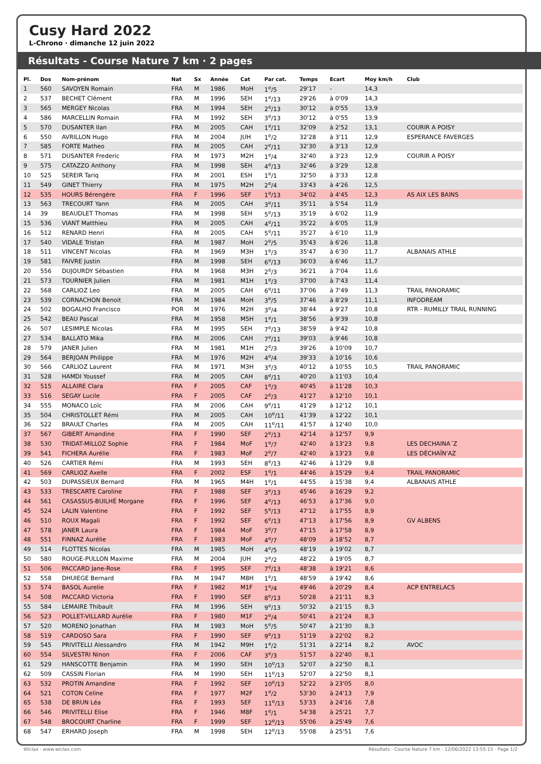Cusy Hard 2022
L-Chrono · dimanche 12 juin 2022
Résultats - Course Nature 7 km · 2 pages
| Pl. | Dos | Nom-prénom | Nat | Sx | Année | Cat | Par cat. | Temps | Ecart | Moy km/h | Club |
| --- | --- | --- | --- | --- | --- | --- | --- | --- | --- | --- | --- |
| 1 | 560 | SAVOYEN Romain | FRA | M | 1986 | MoH | 1<sup>e</sup>/5 | 29'17 | - | 14,3 | |
| 2 | 537 | BECHET Clément | FRA | M | 1996 | SEH | 1<sup>e</sup>/13 | 29'26 | à 0'09 | 14,3 | |
| 3 | 565 | MERGEY Nicolas | FRA | M | 1994 | SEH | 2<sup>e</sup>/13 | 30'12 | à 0'55 | 13,9 | |
| 4 | 586 | MARCELLIN Romain | FRA | M | 1992 | SEH | 3<sup>e</sup>/13 | 30'12 | à 0'55 | 13,9 | |
| 5 | 570 | DUSANTER Ilan | FRA | M | 2005 | CAH | 1<sup>e</sup>/11 | 32'09 | à 2'52 | 13,1 | COURIR A POISY |
| 6 | 550 | AVRILLON Hugo | FRA | M | 2004 | JUH | 1<sup>e</sup>/2 | 32'28 | à 3'11 | 12,9 | ESPERANCE FAVERGES |
| 7 | 585 | FORTE Matheo | FRA | M | 2005 | CAH | 2<sup>e</sup>/11 | 32'30 | à 3'13 | 12,9 | |
| 8 | 571 | DUSANTER Frederic | FRA | M | 1973 | M2H | 1<sup>e</sup>/4 | 32'40 | à 3'23 | 12,9 | COURIR A POISY |
| 9 | 575 | CATAZZO Anthony | FRA | M | 1998 | SEH | 4<sup>e</sup>/13 | 32'46 | à 3'29 | 12,8 | |
| 10 | 525 | SEREIR Tariq | FRA | M | 2001 | ESH | 1<sup>e</sup>/1 | 32'50 | à 3'33 | 12,8 | |
| 11 | 549 | GINET Thierry | FRA | M | 1975 | M2H | 2<sup>e</sup>/4 | 33'43 | à 4'26 | 12,5 | |
| 12 | 535 | HOURS Bérengère | FRA | F | 1996 | SEF | 1<sup>e</sup>/13 | 34'02 | à 4'45 | 12,3 | AS AIX LES BAINS |
| 13 | 563 | TRECOURT Yann | FRA | M | 2005 | CAH | 3<sup>e</sup>/11 | 35'11 | à 5'54 | 11,9 | |
| 14 | 39 | BEAUDLET Thomas | FRA | M | 1998 | SEH | 5<sup>e</sup>/13 | 35'19 | à 6'02 | 11,9 | |
| 15 | 536 | VIANT Matthieu | FRA | M | 2005 | CAH | 4<sup>e</sup>/11 | 35'22 | à 6'05 | 11,9 | |
| 16 | 512 | RENARD Henri | FRA | M | 2005 | CAH | 5<sup>e</sup>/11 | 35'27 | à 6'10 | 11,9 | |
| 17 | 540 | VIDALE Tristan | FRA | M | 1987 | MoH | 2<sup>e</sup>/5 | 35'43 | à 6'26 | 11,8 | |
| 18 | 511 | VINCENT Nicolas | FRA | M | 1969 | M3H | 1<sup>e</sup>/3 | 35'47 | à 6'30 | 11,7 | ALBANAIS ATHLE |
| 19 | 581 | FAIVRE Justin | FRA | M | 1998 | SEH | 6<sup>e</sup>/13 | 36'03 | à 6'46 | 11,7 | |
| 20 | 556 | DUJOURDY Sébastien | FRA | M | 1968 | M3H | 2<sup>e</sup>/3 | 36'21 | à 7'04 | 11,6 | |
| 21 | 573 | TOURNIER Julien | FRA | M | 1981 | M1H | 1<sup>e</sup>/3 | 37'00 | à 7'43 | 11,4 | |
| 22 | 568 | CARLIOZ Leo | FRA | M | 2005 | CAH | 6<sup>e</sup>/11 | 37'06 | à 7'49 | 11,3 | TRAIL PANORAMIC |
| 23 | 539 | CORNACHON Benoit | FRA | M | 1984 | MoH | 3<sup>e</sup>/5 | 37'46 | à 8'29 | 11,1 | INFODREAM |
| 24 | 502 | BOGALHO Francisco | POR | M | 1976 | M2H | 3<sup>e</sup>/4 | 38'44 | à 9'27 | 10,8 | RTR - RUMILLY TRAIL RUNNING |
| 25 | 542 | BEAU Pascal | FRA | M | 1958 | M5H | 1<sup>e</sup>/1 | 38'56 | à 9'39 | 10,8 | |
| 26 | 507 | LESIMPLE Nicolas | FRA | M | 1995 | SEH | 7<sup>e</sup>/13 | 38'59 | à 9'42 | 10,8 | |
| 27 | 534 | BALLATO Mika | FRA | M | 2006 | CAH | 7<sup>e</sup>/11 | 39'03 | à 9'46 | 10,8 | |
| 28 | 579 | JANER Julien | FRA | M | 1981 | M1H | 2<sup>e</sup>/3 | 39'26 | à 10'09 | 10,7 | |
| 29 | 564 | BERJOAN Philippe | FRA | M | 1976 | M2H | 4<sup>e</sup>/4 | 39'33 | à 10'16 | 10,6 | |
| 30 | 566 | CARLIOZ Laurent | FRA | M | 1971 | M3H | 3<sup>e</sup>/3 | 40'12 | à 10'55 | 10,5 | TRAIL PANORAMIC |
| 31 | 528 | HAMDI Youssef | FRA | M | 2005 | CAH | 8<sup>e</sup>/11 | 40'20 | à 11'03 | 10,4 | |
| 32 | 515 | ALLAIRE Clara | FRA | F | 2005 | CAF | 1<sup>e</sup>/3 | 40'45 | à 11'28 | 10,3 | |
| 33 | 516 | SEGAY Lucile | FRA | F | 2005 | CAF | 2<sup>e</sup>/3 | 41'27 | à 12'10 | 10,1 | |
| 34 | 555 | MONACO Loïc | FRA | M | 2006 | CAH | 9<sup>e</sup>/11 | 41'29 | à 12'12 | 10,1 | |
| 35 | 504 | CHRISTOLLET Rémi | FRA | M | 2005 | CAH | 10<sup>e</sup>/11 | 41'39 | à 12'22 | 10,1 | |
| 36 | 522 | BRAULT Charles | FRA | M | 2005 | CAH | 11<sup>e</sup>/11 | 41'57 | à 12'40 | 10,0 | |
| 37 | 567 | GIBERT Amandine | FRA | F | 1990 | SEF | 2<sup>e</sup>/13 | 42'14 | à 12'57 | 9,9 | |
| 38 | 530 | TRIDAT-MILLOZ Sophie | FRA | F | 1984 | MoF | 1<sup>e</sup>/7 | 42'40 | à 13'23 | 9,8 | LES DECHAINA´Z |
| 39 | 541 | FICHERA Aurélie | FRA | F | 1983 | MoF | 2<sup>e</sup>/7 | 42'40 | à 13'23 | 9,8 | LES DÉCHAÎN'AZ |
| 40 | 526 | CARTIER Rémi | FRA | M | 1993 | SEH | 8<sup>e</sup>/13 | 42'46 | à 13'29 | 9,8 | |
| 41 | 569 | CARLIOZ Axelle | FRA | F | 2002 | ESF | 1<sup>e</sup>/1 | 44'46 | à 15'29 | 9,4 | TRAIL PANORAMIC |
| 42 | 503 | DUPASSIEUX Bernard | FRA | M | 1965 | M4H | 1<sup>e</sup>/1 | 44'55 | à 15'38 | 9,4 | ALBANAIS ATHLE |
| 43 | 533 | TRESCARTE Caroline | FRA | F | 1988 | SEF | 3<sup>e</sup>/13 | 45'46 | à 16'29 | 9,2 | |
| 44 | 561 | CASASSUS-BUILHÉ Morgane | FRA | F | 1996 | SEF | 4<sup>e</sup>/13 | 46'53 | à 17'36 | 9,0 | |
| 45 | 524 | LALIN Valentine | FRA | F | 1992 | SEF | 5<sup>e</sup>/13 | 47'12 | à 17'55 | 8,9 | |
| 46 | 510 | ROUX Magali | FRA | F | 1992 | SEF | 6<sup>e</sup>/13 | 47'13 | à 17'56 | 8,9 | GV ALBENS |
| 47 | 578 | JANER Laura | FRA | F | 1984 | MoF | 3<sup>e</sup>/7 | 47'15 | à 17'58 | 8,9 | |
| 48 | 551 | FINNAZ Aurélie | FRA | F | 1983 | MoF | 4<sup>e</sup>/7 | 48'09 | à 18'52 | 8,7 | |
| 49 | 514 | FLOTTES Nicolas | FRA | M | 1985 | MoH | 4<sup>e</sup>/5 | 48'19 | à 19'02 | 8,7 | |
| 50 | 580 | ROUGE-PULLON Maxime | FRA | M | 2004 | JUH | 2<sup>e</sup>/2 | 48'22 | à 19'05 | 8,7 | |
| 51 | 506 | PACCARD Jane-Rose | FRA | F | 1995 | SEF | 7<sup>e</sup>/13 | 48'38 | à 19'21 | 8,6 | |
| 52 | 558 | DHUIEGE Bernard | FRA | M | 1947 | M8H | 1<sup>e</sup>/1 | 48'59 | à 19'42 | 8,6 | |
| 53 | 574 | BASOL Aurelie | FRA | F | 1982 | M1F | 1<sup>e</sup>/4 | 49'46 | à 20'29 | 8,4 | ACP ENTRELACS |
| 54 | 508 | PACCARD Victoria | FRA | F | 1990 | SEF | 8<sup>e</sup>/13 | 50'28 | à 21'11 | 8,3 | |
| 55 | 584 | LEMAIRE Thibault | FRA | M | 1996 | SEH | 9<sup>e</sup>/13 | 50'32 | à 21'15 | 8,3 | |
| 56 | 523 | POLLET-VILLARD Aurélie | FRA | F | 1980 | M1F | 2<sup>e</sup>/4 | 50'41 | à 21'24 | 8,3 | |
| 57 | 520 | MORENO Jonathan | FRA | M | 1983 | MoH | 5<sup>e</sup>/5 | 50'47 | à 21'30 | 8,3 | |
| 58 | 519 | CARDOSO Sara | FRA | F | 1990 | SEF | 9<sup>e</sup>/13 | 51'19 | à 22'02 | 8,2 | |
| 59 | 545 | PRIVITELLI Alessandro | FRA | M | 1942 | M9H | 1<sup>e</sup>/2 | 51'31 | à 22'14 | 8,2 | AVOC |
| 60 | 554 | SILVESTRI Ninon | FRA | F | 2006 | CAF | 3<sup>e</sup>/3 | 51'57 | à 22'40 | 8,1 | |
| 61 | 529 | HANSCOTTE Benjamin | FRA | M | 1990 | SEH | 10<sup>e</sup>/13 | 52'07 | à 22'50 | 8,1 | |
| 62 | 509 | CASSIN Florian | FRA | M | 1990 | SEH | 11<sup>e</sup>/13 | 52'07 | à 22'50 | 8,1 | |
| 63 | 532 | PROTIN Amandine | FRA | F | 1992 | SEF | 10<sup>e</sup>/13 | 52'22 | à 23'05 | 8,0 | |
| 64 | 521 | COTON Celine | FRA | F | 1977 | M2F | 1<sup>e</sup>/2 | 53'30 | à 24'13 | 7,9 | |
| 65 | 538 | DE BRUN Léa | FRA | F | 1993 | SEF | 11<sup>e</sup>/13 | 53'33 | à 24'16 | 7,8 | |
| 66 | 546 | PRIVITELLI Elise | FRA | F | 1946 | M8F | 1<sup>e</sup>/1 | 54'38 | à 25'21 | 7,7 | |
| 67 | 548 | BROCOURT Charline | FRA | F | 1999 | SEF | 12<sup>e</sup>/13 | 55'06 | à 25'49 | 7,6 | |
| 68 | 547 | ERHARD Joseph | FRA | M | 1998 | SEH | 12<sup>e</sup>/13 | 55'08 | à 25'51 | 7,6 | |
Wiclax · www.wiclax.com Résultats - Course Nature 7 km · 12/06/2022 13:55:15 · Page 1/2